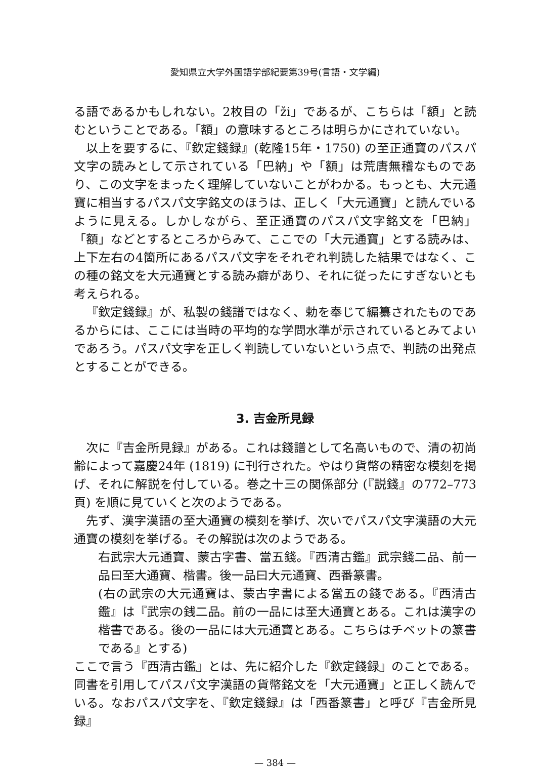愛知県立大学外国語学部紀要第39号(言語・文学編)
る語であるかもしれない。2枚目の「ži」であるが、こちらは「額」と読むということである。「額」の意味するところは明らかにされていない。
以上を要するに、『欽定錢録』(乾隆15年・1750) の至正通寶のパスパ文字の読みとして示されている「巴納」や「額」は荒唐無稽なものであり、この文字をまったく理解していないことがわかる。もっとも、大元通寶に相当するパスパ文字銘文のほうは、正しく「大元通寶」と読んでいるように見える。しかしながら、至正通寶のパスパ文字銘文を「巴納」「額」などとするところからみて、ここでの「大元通寶」とする読みは、上下左右の4箇所にあるパスパ文字をそれぞれ判読した結果ではなく、この種の銘文を大元通寶とする読み癖があり、それに従ったにすぎないとも考えられる。
『欽定錢録』が、私製の錢譜ではなく、勅を奉じて編纂されたものであるからには、ここには当時の平均的な学問水準が示されているとみてよいであろう。パスパ文字を正しく判読していないという点で、判読の出発点とすることができる。
3. 吉金所見録
次に『吉金所見録』がある。これは錢譜として名高いもので、清の初尚齢によって嘉慶24年 (1819) に刊行された。やはり貨幣の精密な模刻を掲げ、それに解説を付している。巻之十三の関係部分 (『説錢』の772–773頁) を順に見ていくと次のようである。
先ず、漢字漢語の至大通寶の模刻を挙げ、次いでパスパ文字漢語の大元通寶の模刻を挙げる。その解説は次のようである。
右武宗大元通寶、蒙古字書、當五錢。『西清古鑑』武宗錢二品、前一品曰至大通寶、楷書。後一品曰大元通寶、西番篆書。
(右の武宗の大元通寶は、蒙古字書による當五の錢である。『西清古鑑』は『武宗の銭二品。前の一品には至大通寶とある。これは漢字の楷書である。後の一品には大元通寶とある。こちらはチベットの篆書である』とする)
ここで言う『西清古鑑』とは、先に紹介した『欽定錢録』のことである。同書を引用してパスパ文字漢語の貨幣銘文を「大元通寶」と正しく読んでいる。なおパスパ文字を、『欽定錢録』は「西番篆書」と呼び『吉金所見録』
— 384 —